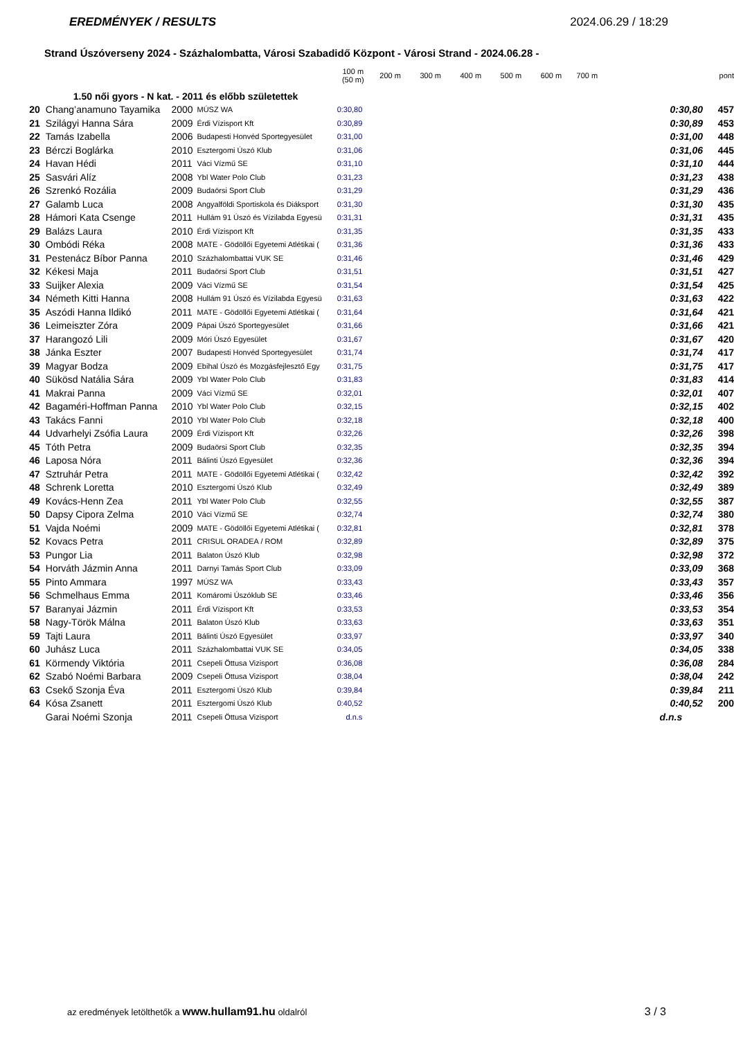EREDMÉNYEK / RESULTS 2024.06.29 / 18:29
Strand Úszóverseny 2024 - Százhalombatta, Városi Szabadidő Központ - Városi Strand - 2024.06.28 -
| | | | | 100 m (50 m) | 200 m 300 m 400 m 500 m 600 m 700 m | | pont |
| --- | --- | --- | --- | --- | --- | --- | --- |
| | 1.50 női gyors - N kat. - 2011 és előbb születettek | | | | | | |
| 20 | Chang’anamuno Tayamika | 2000 | MÚSZ WA | 0:30,80 | | 0:30,80 | 457 |
| 21 | Szilágyi Hanna Sára | 2009 | Érdi Vízisport Kft | 0:30,89 | | 0:30,89 | 453 |
| 22 | Tamás Izabella | 2006 | Budapesti Honvéd Sportegyesület | 0:31,00 | | 0:31,00 | 448 |
| 23 | Bérczi Boglárka | 2010 | Esztergomi Úszó Klub | 0:31,06 | | 0:31,06 | 445 |
| 24 | Havan Hédi | 2011 | Váci Vízmű SE | 0:31,10 | | 0:31,10 | 444 |
| 25 | Sasvári Alíz | 2008 | Ybl Water Polo Club | 0:31,23 | | 0:31,23 | 438 |
| 26 | Szrenkó Rozália | 2009 | Budaörsi Sport Club | 0:31,29 | | 0:31,29 | 436 |
| 27 | Galamb Luca | 2008 | Angyalföldi Sportiskola és Diáksport | 0:31,30 | | 0:31,30 | 435 |
| 28 | Hámori Kata Csenge | 2011 | Hullám 91 Úszó és Vízilabda Egyesü | 0:31,31 | | 0:31,31 | 435 |
| 29 | Balázs Laura | 2010 | Érdi Vízisport Kft | 0:31,35 | | 0:31,35 | 433 |
| 30 | Ombódi Réka | 2008 | MATE - Gödöllői Egyetemi Atlétikai ( | 0:31,36 | | 0:31,36 | 433 |
| 31 | Pestenácz Bíbor Panna | 2010 | Százhalombattai VUK SE | 0:31,46 | | 0:31,46 | 429 |
| 32 | Kékesi Maja | 2011 | Budaörsi Sport Club | 0:31,51 | | 0:31,51 | 427 |
| 33 | Suijker Alexia | 2009 | Váci Vízmű SE | 0:31,54 | | 0:31,54 | 425 |
| 34 | Németh Kitti Hanna | 2008 | Hullám 91 Úszó és Vízilabda Egyesü | 0:31,63 | | 0:31,63 | 422 |
| 35 | Aszódi Hanna Ildikó | 2011 | MATE - Gödöllői Egyetemi Atlétikai ( | 0:31,64 | | 0:31,64 | 421 |
| 36 | Leimeiszter Zóra | 2009 | Pápai Úszó Sportegyesület | 0:31,66 | | 0:31,66 | 421 |
| 37 | Harangozó Lili | 2009 | Móri Úszó Egyesület | 0:31,67 | | 0:31,67 | 420 |
| 38 | Jánka Eszter | 2007 | Budapesti Honvéd Sportegyesület | 0:31,74 | | 0:31,74 | 417 |
| 39 | Magyar Bodza | 2009 | Ebihal Úszó és Mozgásfejlesztő Egy | 0:31,75 | | 0:31,75 | 417 |
| 40 | Sükösd Natália Sára | 2009 | Ybl Water Polo Club | 0:31,83 | | 0:31,83 | 414 |
| 41 | Makrai Panna | 2009 | Váci Vízmű SE | 0:32,01 | | 0:32,01 | 407 |
| 42 | Bagaméri-Hoffman Panna | 2010 | Ybl Water Polo Club | 0:32,15 | | 0:32,15 | 402 |
| 43 | Takács Fanni | 2010 | Ybl Water Polo Club | 0:32,18 | | 0:32,18 | 400 |
| 44 | Udvarhelyi Zsófia Laura | 2009 | Érdi Vízisport Kft | 0:32,26 | | 0:32,26 | 398 |
| 45 | Tóth Petra | 2009 | Budaörsi Sport Club | 0:32,35 | | 0:32,35 | 394 |
| 46 | Laposa Nóra | 2011 | Bálinti Úszó Egyesület | 0:32,36 | | 0:32,36 | 394 |
| 47 | Sztruhár Petra | 2011 | MATE - Gödöllői Egyetemi Atlétikai ( | 0:32,42 | | 0:32,42 | 392 |
| 48 | Schrenk Loretta | 2010 | Esztergomi Úszó Klub | 0:32,49 | | 0:32,49 | 389 |
| 49 | Kovács-Henn Zea | 2011 | Ybl Water Polo Club | 0:32,55 | | 0:32,55 | 387 |
| 50 | Dapsy Cipora Zelma | 2010 | Váci Vízmű SE | 0:32,74 | | 0:32,74 | 380 |
| 51 | Vajda Noémi | 2009 | MATE - Gödöllői Egyetemi Atlétikai ( | 0:32,81 | | 0:32,81 | 378 |
| 52 | Kovacs Petra | 2011 | CRISUL ORADEA / ROM | 0:32,89 | | 0:32,89 | 375 |
| 53 | Pungor Lia | 2011 | Balaton Úszó Klub | 0:32,98 | | 0:32,98 | 372 |
| 54 | Horváth Jázmin Anna | 2011 | Darnyi Tamás Sport Club | 0:33,09 | | 0:33,09 | 368 |
| 55 | Pinto Ammara | 1997 | MÚSZ WA | 0:33,43 | | 0:33,43 | 357 |
| 56 | Schmelhaus Emma | 2011 | Komáromi Úszóklub SE | 0:33,46 | | 0:33,46 | 356 |
| 57 | Baranyai Jázmin | 2011 | Érdi Vízisport Kft | 0:33,53 | | 0:33,53 | 354 |
| 58 | Nagy-Török Málna | 2011 | Balaton Úszó Klub | 0:33,63 | | 0:33,63 | 351 |
| 59 | Tajti Laura | 2011 | Bálinti Úszó Egyesület | 0:33,97 | | 0:33,97 | 340 |
| 60 | Juhász Luca | 2011 | Százhalombattai VUK SE | 0:34,05 | | 0:34,05 | 338 |
| 61 | Körmendy Viktória | 2011 | Csepeli Öttusa Vizisport | 0:36,08 | | 0:36,08 | 284 |
| 62 | Szabó Noémi Barbara | 2009 | Csepeli Öttusa Vizisport | 0:38,04 | | 0:38,04 | 242 |
| 63 | Csekő Szonja Éva | 2011 | Esztergomi Úszó Klub | 0:39,84 | | 0:39,84 | 211 |
| 64 | Kósa Zsanett | 2011 | Esztergomi Úszó Klub | 0:40,52 | | 0:40,52 | 200 |
| | Garai Noémi Szonja | 2011 | Csepeli Öttusa Vizisport | d.n.s | | d.n.s | |
az eredmények letölthetők a www.hullam91.hu oldalról 3 / 3